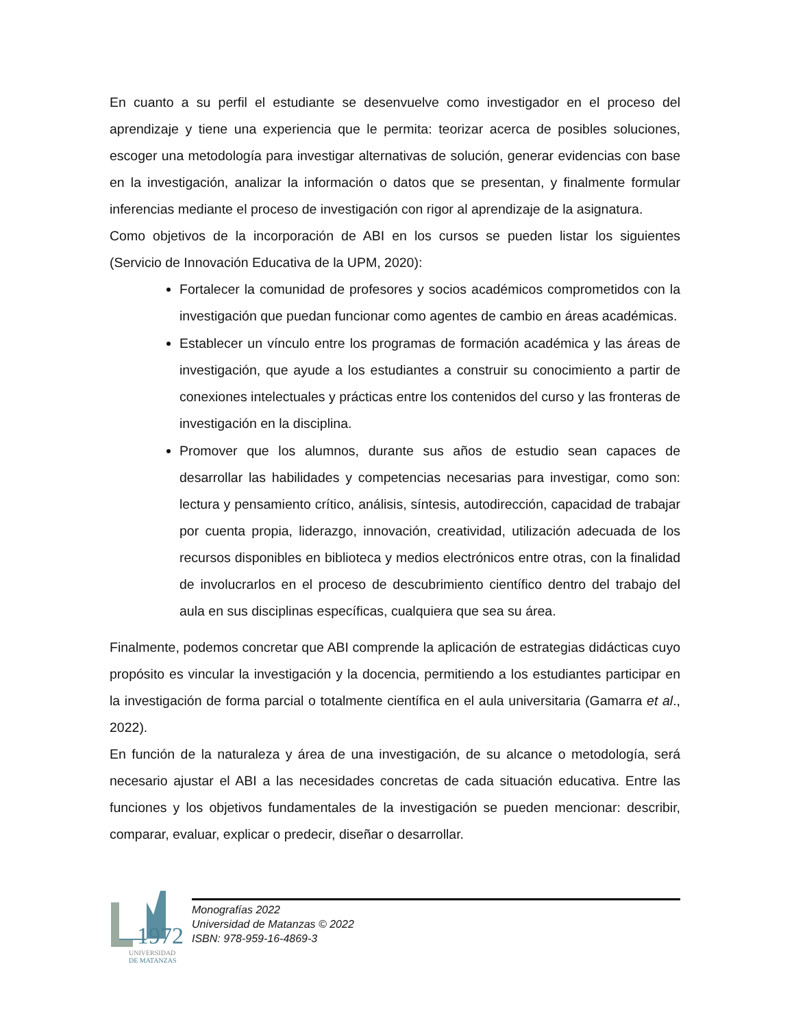En cuanto a su perfil el estudiante se desenvuelve como investigador en el proceso del aprendizaje y tiene una experiencia que le permita: teorizar acerca de posibles soluciones, escoger una metodología para investigar alternativas de solución, generar evidencias con base en la investigación, analizar la información o datos que se presentan, y finalmente formular inferencias mediante el proceso de investigación con rigor al aprendizaje de la asignatura.
Como objetivos de la incorporación de ABI en los cursos se pueden listar los siguientes (Servicio de Innovación Educativa de la UPM, 2020):
Fortalecer la comunidad de profesores y socios académicos comprometidos con la investigación que puedan funcionar como agentes de cambio en áreas académicas.
Establecer un vínculo entre los programas de formación académica y las áreas de investigación, que ayude a los estudiantes a construir su conocimiento a partir de conexiones intelectuales y prácticas entre los contenidos del curso y las fronteras de investigación en la disciplina.
Promover que los alumnos, durante sus años de estudio sean capaces de desarrollar las habilidades y competencias necesarias para investigar, como son: lectura y pensamiento crítico, análisis, síntesis, autodirección, capacidad de trabajar por cuenta propia, liderazgo, innovación, creatividad, utilización adecuada de los recursos disponibles en biblioteca y medios electrónicos entre otras, con la finalidad de involucrarlos en el proceso de descubrimiento científico dentro del trabajo del aula en sus disciplinas específicas, cualquiera que sea su área.
Finalmente, podemos concretar que ABI comprende la aplicación de estrategias didácticas cuyo propósito es vincular la investigación y la docencia, permitiendo a los estudiantes participar en la investigación de forma parcial o totalmente científica en el aula universitaria (Gamarra et al., 2022).
En función de la naturaleza y área de una investigación, de su alcance o metodología, será necesario ajustar el ABI a las necesidades concretas de cada situación educativa. Entre las funciones y los objetivos fundamentales de la investigación se pueden mencionar: describir, comparar, evaluar, explicar o predecir, diseñar o desarrollar.
1972
UNIVERSIDAD
DE MATANZAS
Monografías 2022
Universidad de Matanzas © 2022
ISBN: 978-959-16-4869-3